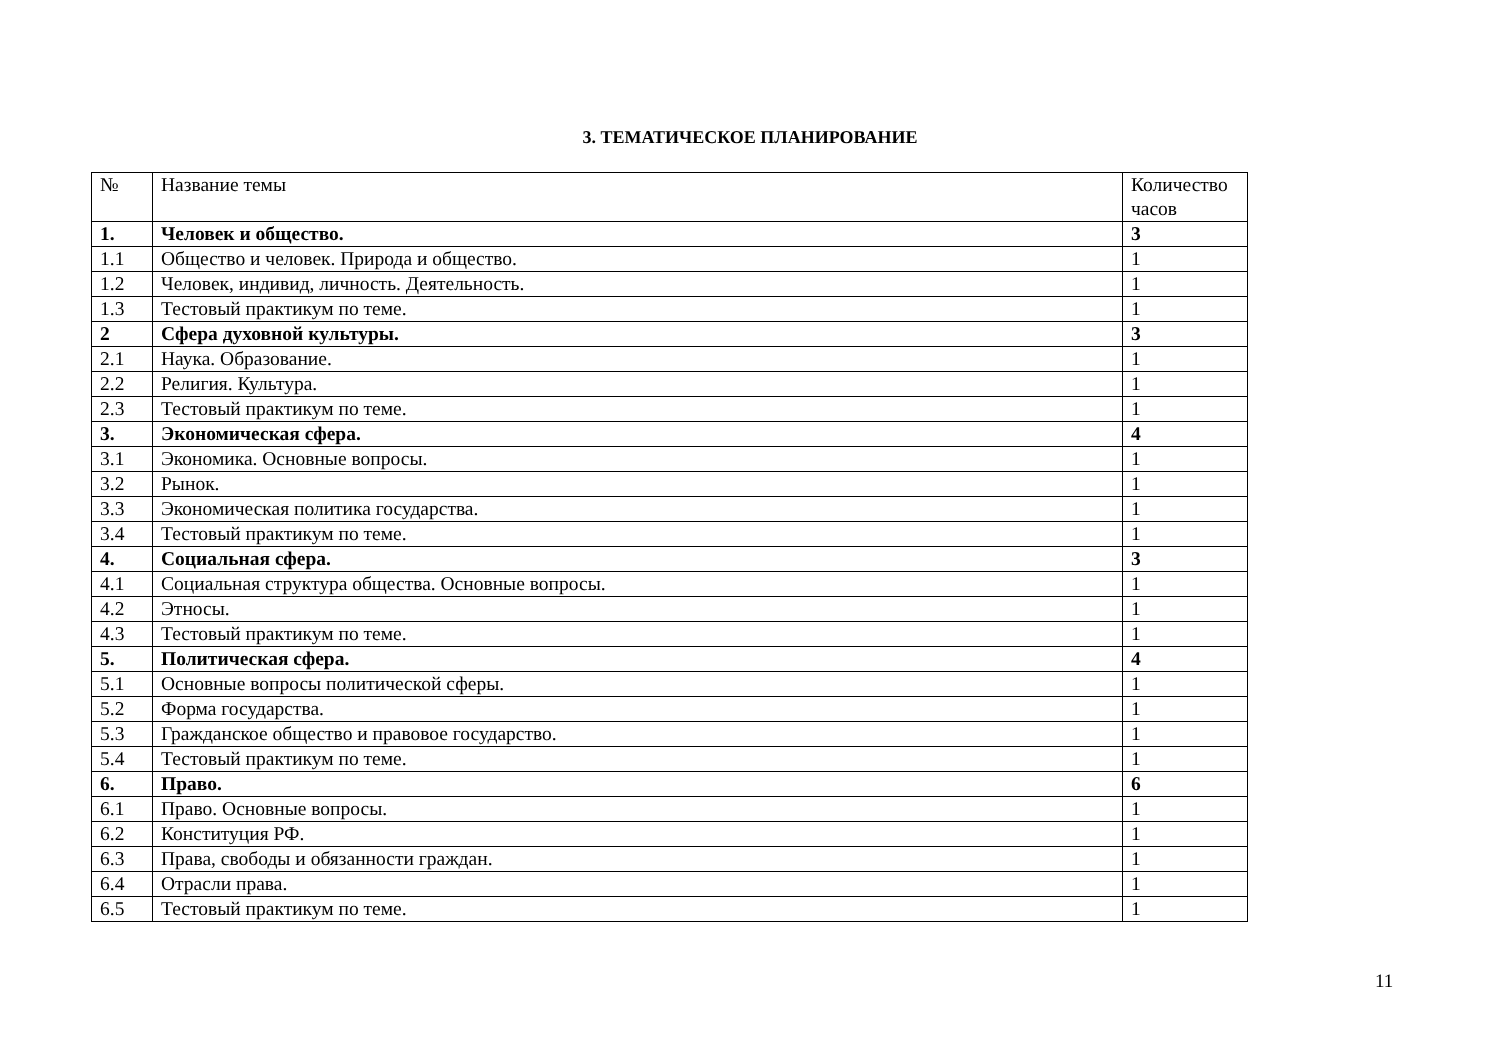3. ТЕМАТИЧЕСКОЕ ПЛАНИРОВАНИЕ
| № | Название темы | Количество часов |
| 1. | Человек и общество. | 3 |
| 1.1 | Общество и человек. Природа и общество. | 1 |
| 1.2 | Человек, индивид, личность. Деятельность. | 1 |
| 1.3 | Тестовый практикум по теме. | 1 |
| 2 | Сфера духовной культуры. | 3 |
| 2.1 | Наука. Образование. | 1 |
| 2.2 | Религия. Культура. | 1 |
| 2.3 | Тестовый практикум по теме. | 1 |
| 3. | Экономическая сфера. | 4 |
| 3.1 | Экономика. Основные вопросы. | 1 |
| 3.2 | Рынок. | 1 |
| 3.3 | Экономическая политика государства. | 1 |
| 3.4 | Тестовый практикум по теме. | 1 |
| 4. | Социальная сфера. | 3 |
| 4.1 | Социальная структура общества. Основные вопросы. | 1 |
| 4.2 | Этносы. | 1 |
| 4.3 | Тестовый практикум по теме. | 1 |
| 5. | Политическая сфера. | 4 |
| 5.1 | Основные вопросы политической сферы. | 1 |
| 5.2 | Форма государства. | 1 |
| 5.3 | Гражданское общество и правовое государство. | 1 |
| 5.4 | Тестовый практикум по теме. | 1 |
| 6. | Право. | 6 |
| 6.1 | Право. Основные вопросы. | 1 |
| 6.2 | Конституция РФ. | 1 |
| 6.3 | Права, свободы и обязанности граждан. | 1 |
| 6.4 | Отрасли права. | 1 |
| 6.5 | Тестовый практикум по теме. | 1 |
11